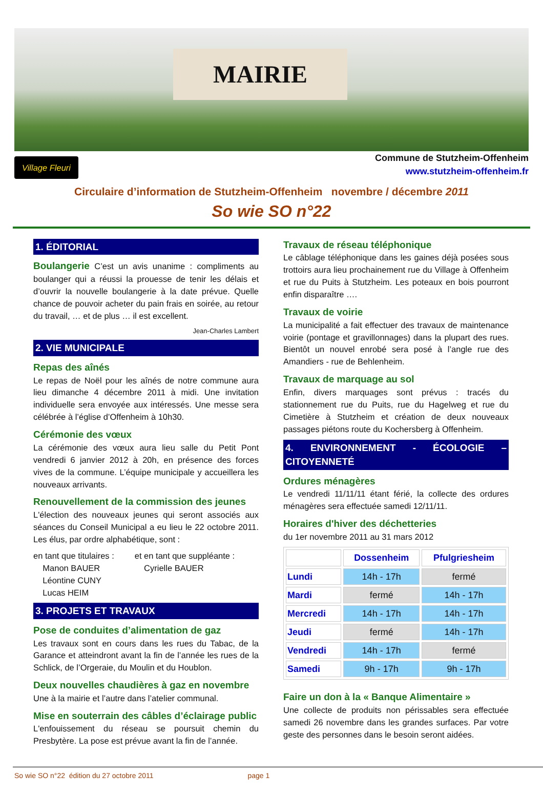MAIRIE
Village Fleuri
Commune de Stutzheim-Offenheim
www.stutzheim-offenheim.fr
Circulaire d’information de Stutzheim-Offenheim novembre / décembre 2011
So wie SO n°22
1. ÉDITORIAL
Boulangerie C’est un avis unanime : compliments au boulanger qui a réussi la prouesse de tenir les délais et d’ouvrir la nouvelle boulangerie à la date prévue. Quelle chance de pouvoir acheter du pain frais en soirée, au retour du travail, … et de plus … il est excellent.
Jean-Charles Lambert
2. VIE MUNICIPALE
Repas des aînés
Le repas de Noël pour les aînés de notre commune aura lieu dimanche 4 décembre 2011 à midi. Une invitation individuelle sera envoyée aux intéressés. Une messe sera célébrée à l’église d’Offenheim à 10h30.
Cérémonie des vœux
La cérémonie des vœux aura lieu salle du Petit Pont vendredi 6 janvier 2012 à 20h, en présence des forces vives de la commune. L’équipe municipale y accueillera les nouveaux arrivants.
Renouvellement de la commission des jeunes
L'élection des nouveaux jeunes qui seront associés aux séances du Conseil Municipal a eu lieu le 22 octobre 2011. Les élus, par ordre alphabétique, sont :
en tant que titulaires :
Manon BAUER
Léontine CUNY
Lucas HEIM
et en tant que suppléante :
Cyrielle BAUER
3. PROJETS ET TRAVAUX
Pose de conduites d’alimentation de gaz
Les travaux sont en cours dans les rues du Tabac, de la Garance et atteindront avant la fin de l’année les rues de la Schlick, de l’Orgeraie, du Moulin et du Houblon.
Deux nouvelles chaudières à gaz en novembre
Une à la mairie et l’autre dans l’atelier communal.
Mise en souterrain des câbles d’éclairage public
L'enfouissement du réseau se poursuit chemin du Presbytère. La pose est prévue avant la fin de l’année.
Travaux de réseau téléphonique
Le câblage téléphonique dans les gaines déjà posées sous trottoirs aura lieu prochainement rue du Village à Offenheim et rue du Puits à Stutzheim. Les poteaux en bois pourront enfin disparaître ….
Travaux de voirie
La municipalité a fait effectuer des travaux de maintenance voirie (pontage et gravillonnages) dans la plupart des rues. Bientôt un nouvel enrobé sera posé à l’angle rue des Amandiers - rue de Behlenheim.
Travaux de marquage au sol
Enfin, divers marquages sont prévus : tracés du stationnement rue du Puits, rue du Hagelweg et rue du Cimetière à Stutzheim et création de deux nouveaux passages piétons route du Kochersberg à Offenheim.
4. ENVIRONNEMENT - ÉCOLOGIE – CITOYENNETÉ
Ordures ménagères
Le vendredi 11/11/11 étant férié, la collecte des ordures ménagères sera effectuée samedi 12/11/11.
Horaires d'hiver des déchetteries
du 1er novembre 2011 au 31 mars 2012
| | Dossenheim | Pfulgriesheim |
| --- | --- | --- |
| Lundi | 14h - 17h | fermé |
| Mardi | fermé | 14h - 17h |
| Mercredi | 14h - 17h | 14h - 17h |
| Jeudi | fermé | 14h - 17h |
| Vendredi | 14h - 17h | fermé |
| Samedi | 9h - 17h | 9h - 17h |
Faire un don à la « Banque Alimentaire »
Une collecte de produits non périssables sera effectuée samedi 26 novembre dans les grandes surfaces. Par votre geste des personnes dans le besoin seront aidées.
So wie SO n°22 édition du 27 octobre 2011 page 1